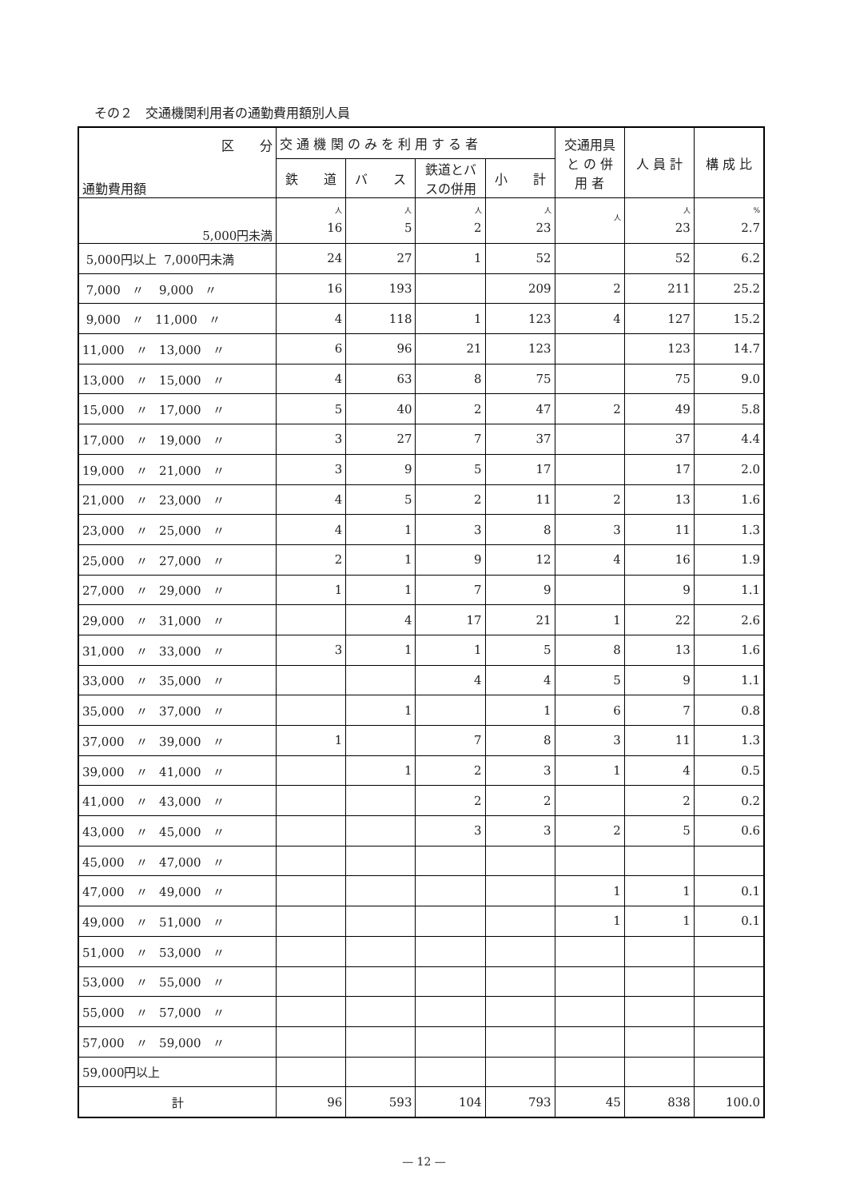その２　交通機関利用者の通勤費用額別人員
| 区 分 通勤費用額 | 交 通 機 関 の み を 利 用 す る 者 | | | | 交通用具 と の 併 用 者 | 人 員 計 | 構 成 比 |
| --- | --- | --- | --- | --- | --- | --- | --- |
| | 鉄 道 | バ ス | 鉄道とバスの併用 | 小 計 | | | |
| 5,000円未満 | 人 16 | 人 5 | 人 2 | 人 23 | 人 | 人 23 | % 2.7 |
| 5,000円以上 7,000円未満 | 24 | 27 | 1 | 52 | | 52 | 6.2 |
| 7,000 〃 9,000 〃 | 16 | 193 | | 209 | 2 | 211 | 25.2 |
| 9,000 〃 11,000 〃 | 4 | 118 | 1 | 123 | 4 | 127 | 15.2 |
| 11,000 〃 13,000 〃 | 6 | 96 | 21 | 123 | | 123 | 14.7 |
| 13,000 〃 15,000 〃 | 4 | 63 | 8 | 75 | | 75 | 9.0 |
| 15,000 〃 17,000 〃 | 5 | 40 | 2 | 47 | 2 | 49 | 5.8 |
| 17,000 〃 19,000 〃 | 3 | 27 | 7 | 37 | | 37 | 4.4 |
| 19,000 〃 21,000 〃 | 3 | 9 | 5 | 17 | | 17 | 2.0 |
| 21,000 〃 23,000 〃 | 4 | 5 | 2 | 11 | 2 | 13 | 1.6 |
| 23,000 〃 25,000 〃 | 4 | 1 | 3 | 8 | 3 | 11 | 1.3 |
| 25,000 〃 27,000 〃 | 2 | 1 | 9 | 12 | 4 | 16 | 1.9 |
| 27,000 〃 29,000 〃 | 1 | 1 | 7 | 9 | | 9 | 1.1 |
| 29,000 〃 31,000 〃 | | 4 | 17 | 21 | 1 | 22 | 2.6 |
| 31,000 〃 33,000 〃 | 3 | 1 | 1 | 5 | 8 | 13 | 1.6 |
| 33,000 〃 35,000 〃 | | | 4 | 4 | 5 | 9 | 1.1 |
| 35,000 〃 37,000 〃 | | 1 | | 1 | 6 | 7 | 0.8 |
| 37,000 〃 39,000 〃 | 1 | | 7 | 8 | 3 | 11 | 1.3 |
| 39,000 〃 41,000 〃 | | 1 | 2 | 3 | 1 | 4 | 0.5 |
| 41,000 〃 43,000 〃 | | | 2 | 2 | | 2 | 0.2 |
| 43,000 〃 45,000 〃 | | | 3 | 3 | 2 | 5 | 0.6 |
| 45,000 〃 47,000 〃 | | | | | | | |
| 47,000 〃 49,000 〃 | | | | | 1 | 1 | 0.1 |
| 49,000 〃 51,000 〃 | | | | | 1 | 1 | 0.1 |
| 51,000 〃 53,000 〃 | | | | | | | |
| 53,000 〃 55,000 〃 | | | | | | | |
| 55,000 〃 57,000 〃 | | | | | | | |
| 57,000 〃 59,000 〃 | | | | | | | |
| 59,000円以上 | | | | | | | |
| 計 | 96 | 593 | 104 | 793 | 45 | 838 | 100.0 |
— 12 —